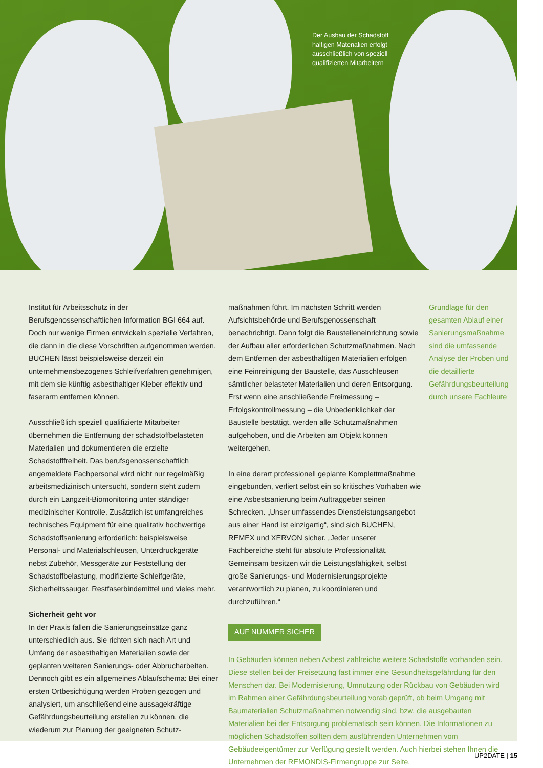Der Ausbau der Schadstoff
haltigen Materialien erfolgt
ausschließlich von speziell
qualifizierten Mitarbeitern
Institut für Arbeitsschutz in der Berufsgenossenschaftlichen Information BGI 664 auf. Doch nur wenige Firmen entwickeln spezielle Verfahren, die dann in die diese Vorschriften aufgenommen werden. BUCHEN lässt beispielsweise derzeit ein unternehmensbezogenes Schleifverfahren genehmigen, mit dem sie künftig asbesthaltiger Kleber effektiv und faserarm entfernen können.
Ausschließlich speziell qualifizierte Mitarbeiter übernehmen die Entfernung der schadstoffbelasteten Materialien und dokumentieren die erzielte Schadstofffreiheit. Das berufsgenossenschaftlich angemeldete Fachpersonal wird nicht nur regelmäßig arbeitsmedizinisch untersucht, sondern steht zudem durch ein Langzeit-Biomonitoring unter ständiger medizinischer Kontrolle. Zusätzlich ist umfangreiches technisches Equipment für eine qualitativ hochwertige Schadstoffsanierung erforderlich: beispielsweise Personal- und Materialschleusen, Unterdruckgeräte nebst Zubehör, Messgeräte zur Feststellung der Schadstoffbelastung, modifizierte Schleifgeräte, Sicherheitssauger, Restfaserbindemittel und vieles mehr.
Sicherheit geht vor
In der Praxis fallen die Sanierungseinsätze ganz unterschiedlich aus. Sie richten sich nach Art und Umfang der asbesthaltigen Materialien sowie der geplanten weiteren Sanierungs- oder Abbrucharbeiten. Dennoch gibt es ein allgemeines Ablaufschema: Bei einer ersten Ortbesichtigung werden Proben gezogen und analysiert, um anschließend eine aussagekräftige Gefährdungsbeurteilung erstellen zu können, die wiederum zur Planung der geeigneten Schutz-
maßnahmen führt. Im nächsten Schritt werden Aufsichtsbehörde und Berufsgenossenschaft benachrichtigt. Dann folgt die Baustelleneinrichtung sowie der Aufbau aller erforderlichen Schutzmaßnahmen. Nach dem Entfernen der asbesthaltigen Materialien erfolgen eine Feinreinigung der Baustelle, das Ausschleusen sämtlicher belasteter Materialien und deren Entsorgung. Erst wenn eine anschließende Freimessung – Erfolgskontrollmessung – die Unbedenklichkeit der Baustelle bestätigt, werden alle Schutzmaßnahmen aufgehoben, und die Arbeiten am Objekt können weitergehen.
In eine derart professionell geplante Komplettmaßnahme eingebunden, verliert selbst ein so kritisches Vorhaben wie eine Asbestsanierung beim Auftraggeber seinen Schrecken. „Unser umfassendes Dienstleistungsangebot aus einer Hand ist einzigartig“, sind sich BUCHEN, REMEX und XERVON sicher. „Jeder unserer Fachbereiche steht für absolute Professionalität. Gemeinsam besitzen wir die Leistungsfähigkeit, selbst große Sanierungs- und Modernisierungsprojekte verantwortlich zu planen, zu koordinieren und durchzuführen.“
AUF NUMMER SICHER
In Gebäuden können neben Asbest zahlreiche weitere Schadstoffe vorhanden sein. Diese stellen bei der Freisetzung fast immer eine Gesundheitsgefährdung für den Menschen dar. Bei Modernisierung, Umnutzung oder Rückbau von Gebäuden wird im Rahmen einer Gefährdungsbeurteilung vorab geprüft, ob beim Umgang mit Baumaterialien Schutzmaßnahmen notwendig sind, bzw. die ausgebauten Materialien bei der Entsorgung problematisch sein können. Die Informationen zu möglichen Schadstoffen sollten dem ausführenden Unternehmen vom Gebäudeeigentümer zur Verfügung gestellt werden. Auch hierbei stehen Ihnen die Unternehmen der REMONDIS-Firmengruppe zur Seite.
Grundlage für den gesamten Ablauf einer Sanierungsmaßnahme sind die umfassende Analyse der Proben und die detaillierte Gefährdungsbeurteilung durch unsere Fachleute
UP2DATE | 15